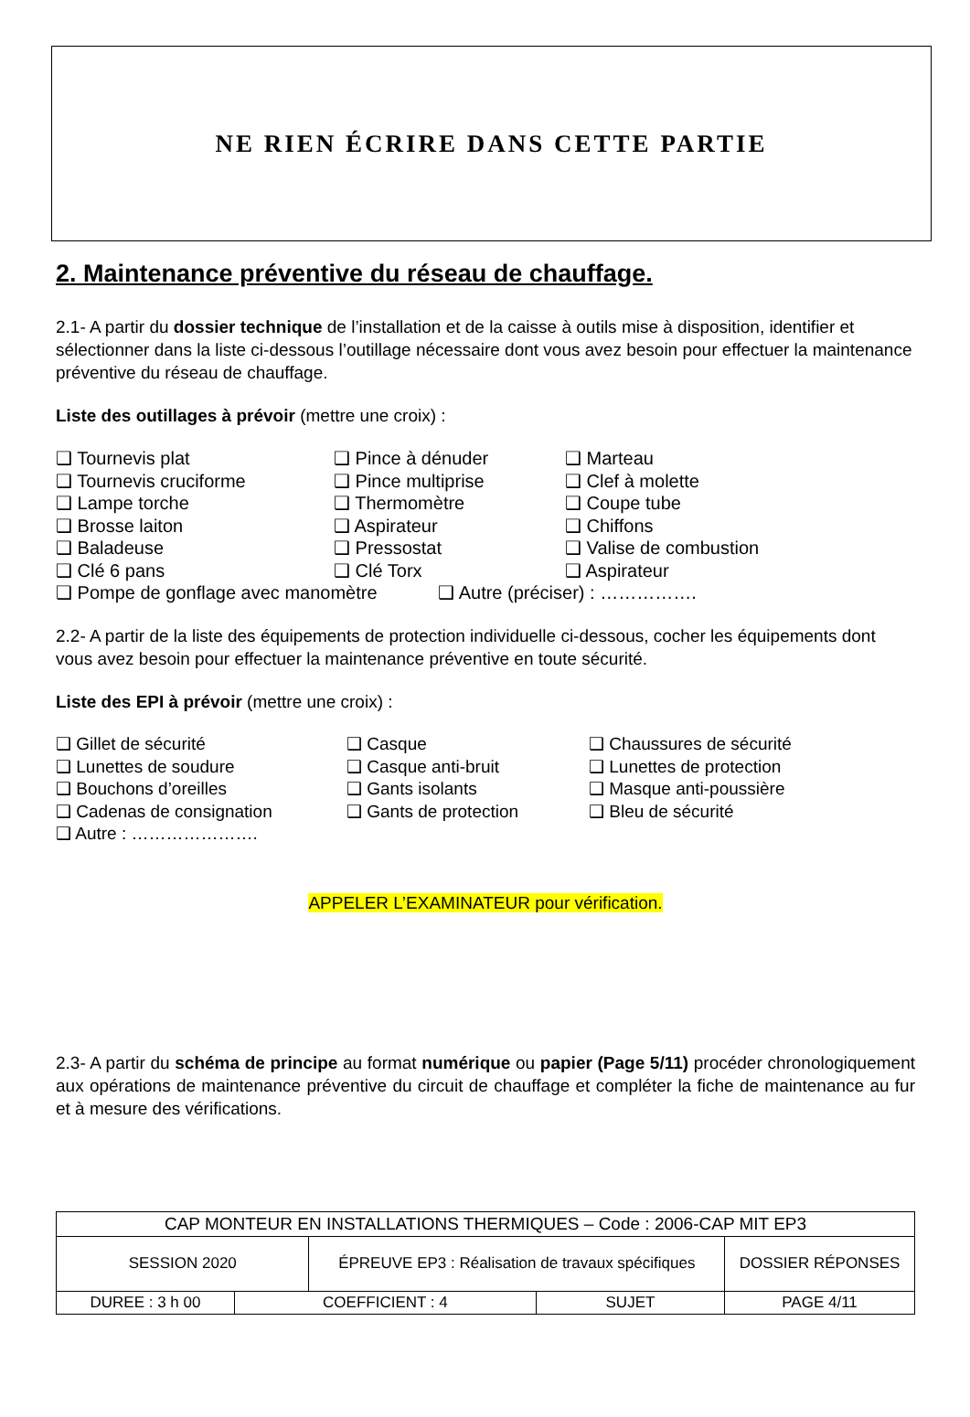NE RIEN ÉCRIRE DANS CETTE PARTIE
2. Maintenance préventive du réseau de chauffage.
2.1- A partir du dossier technique de l’installation et de la caisse à outils mise à disposition, identifier et sélectionner dans la liste ci-dessous l’outillage nécessaire dont vous avez besoin pour effectuer la maintenance préventive du réseau de chauffage.
Liste des outillages à prévoir (mettre une croix) :
❑ Tournevis plat
❑ Pince à dénuder
❑ Marteau
❑ Tournevis cruciforme
❑ Pince multiprise
❑ Clef à molette
❑ Lampe torche
❑ Thermomètre
❑ Coupe tube
❑ Brosse laiton
❑ Aspirateur
❑ Chiffons
❑ Baladeuse
❑ Pressostat
❑ Valise de combustion
❑ Clé 6 pans
❑ Clé Torx
❑ Aspirateur
❑ Pompe de gonflage avec manomètre ❑ Autre (préciser) : …………….
2.2- A partir de la liste des équipements de protection individuelle ci-dessous, cocher les équipements dont vous avez besoin pour effectuer la maintenance préventive en toute sécurité.
Liste des EPI à prévoir (mettre une croix) :
❑ Gillet de sécurité
❑ Casque
❑ Chaussures de sécurité
❑ Lunettes de soudure
❑ Casque anti-bruit
❑ Lunettes de protection
❑ Bouchons d’oreilles
❑ Gants isolants
❑ Masque anti-poussière
❑ Cadenas de consignation
❑ Gants de protection
❑ Bleu de sécurité
❑ Autre : ………………….
APPELER L’EXAMINATEUR pour vérification.
2.3- A partir du schéma de principe au format numérique ou papier (Page 5/11) procéder chronologiquement aux opérations de maintenance préventive du circuit de chauffage et compléter la fiche de maintenance au fur et à mesure des vérifications.
| CAP MONTEUR EN INSTALLATIONS THERMIQUES – Code : 2006-CAP MIT EP3 | | | | |
| SESSION 2020 | | ÉPREUVE EP3 : Réalisation de travaux spécifiques | | DOSSIER RÉPONSES |
| DUREE : 3 h 00 | COEFFICIENT : 4 | | SUJET | PAGE 4/11 |